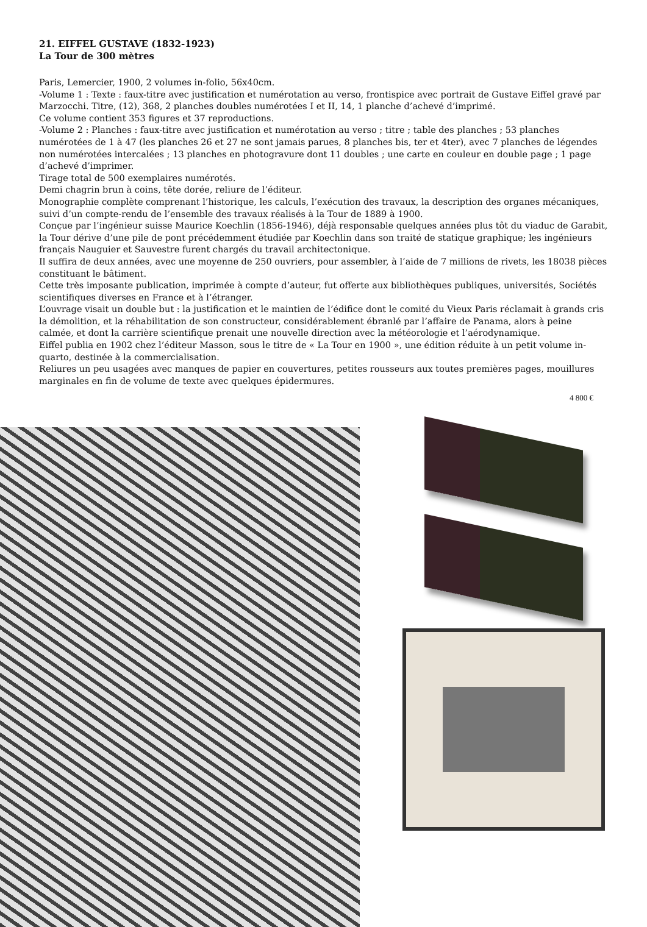21. EIFFEL GUSTAVE (1832-1923)
La Tour de 300 mètres
Paris, Lemercier, 1900, 2 volumes in-folio, 56x40cm.
-Volume 1 : Texte : faux-titre avec justification et numérotation au verso, frontispice avec portrait de Gustave Eiffel gravé par Marzocchi. Titre, (12), 368, 2 planches doubles numérotées I et II, 14, 1 planche d’achevé d’imprimé.
Ce volume contient 353 figures et 37 reproductions.
-Volume 2 : Planches : faux-titre avec justification et numérotation au verso ; titre ; table des planches ; 53 planches numérotées de 1 à 47 (les planches 26 et 27 ne sont jamais parues, 8 planches bis, ter et 4ter), avec 7 planches de légendes non numérotées intercalées ; 13 planches en photogravure dont 11 doubles ; une carte en couleur en double page ; 1 page d’achevé d’imprimer.
Tirage total de 500 exemplaires numérotés.
Demi chagrin brun à coins, tête dorée, reliure de l’éditeur.
Monographie complète comprenant l’historique, les calculs, l’exécution des travaux, la description des organes mécaniques, suivi d’un compte-rendu de l’ensemble des travaux réalisés à la Tour de 1889 à 1900.
Conçue par l’ingénieur suisse Maurice Koechlin (1856-1946), déjà responsable quelques années plus tôt du viaduc de Garabit, la Tour dérive d’une pile de pont précédemment étudiée par Koechlin dans son traité de statique graphique; les ingénieurs français Nauguier et Sauvestre furent chargés du travail architectonique.
Il suffira de deux années, avec une moyenne de 250 ouvriers, pour assembler, à l’aide de 7 millions de rivets, les 18038 pièces constituant le bâtiment.
Cette très imposante publication, imprimée à compte d’auteur, fut offerte aux bibliothèques publiques, universités, Sociétés scientifiques diverses en France et à l’étranger.
L’ouvrage visait un double but : la justification et le maintien de l’édifice dont le comité du Vieux Paris réclamait à grands cris la démolition, et la réhabilitation de son constructeur, considérablement ébranlé par l’affaire de Panama, alors à peine calmée, et dont la carrière scientifique prenait une nouvelle direction avec la météorologie et l’aérodynamique.
Eiffel publia en 1902 chez l’éditeur Masson, sous le titre de « La Tour en 1900 », une édition réduite à un petit volume in-quarto, destinée à la commercialisation.
Reliures un peu usagées avec manques de papier en couvertures, petites rousseurs aux toutes premières pages, mouillures marginales en fin de volume de texte avec quelques épidermures.
4 800 €